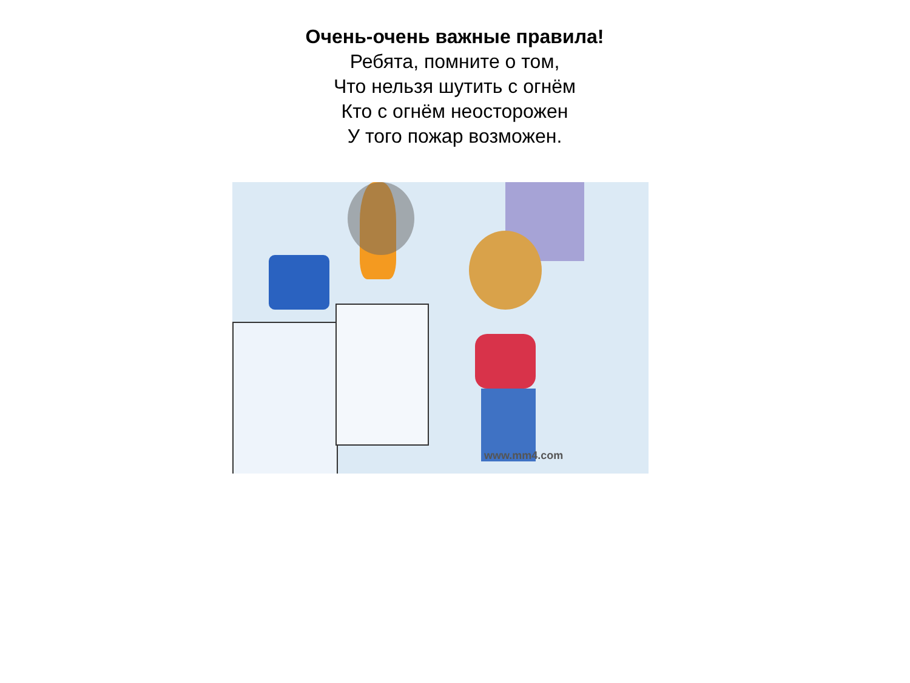Очень-очень важные правила!
Ребята, помните о том,
Что нельзя шутить с огнём
Кто с огнём неосторожен
У того пожар возможен.
www.mm4.com